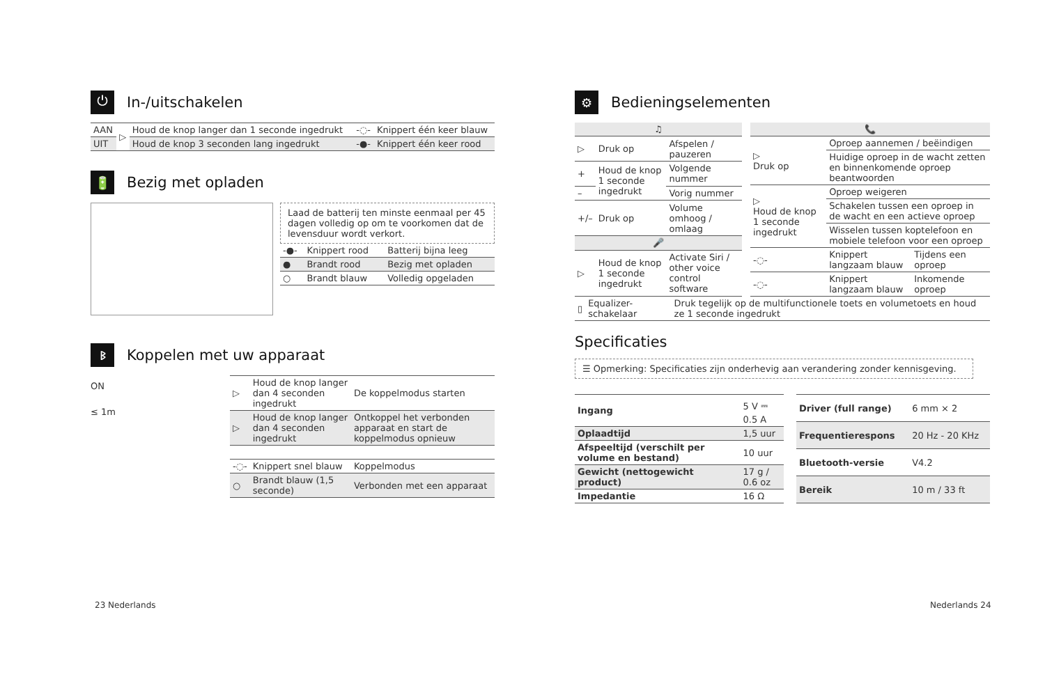⏻ In-/uitschakelen
| AAN | ▷ | Houd de knop langer dan 1 seconde ingedrukt | -◌- | Knippert één keer blauw |
| UIT | | Houd de knop 3 seconden lang ingedrukt | -●- | Knippert één keer rood |
🔋 Bezig met opladen
Laad de batterij ten minste eenmaal per 45 dagen volledig op om te voorkomen dat de levensduur wordt verkort.
| -●- | Knippert rood | Batterij bijna leeg |
| ● | Brandt rood | Bezig met opladen |
| ○ | Brandt blauw | Volledig opgeladen |
ᛒ Koppelen met uw apparaat
ON
≤ 1m
| ▷ | Houd de knop langer dan 4 seconden ingedrukt | De koppelmodus starten |
| ▷ | Houd de knop langer dan 4 seconden ingedrukt | Ontkoppel het verbonden apparaat en start de koppelmodus opnieuw |
| -◌- | Knippert snel blauw | Koppelmodus |
| ○ | Brandt blauw (1,5 seconde) | Verbonden met een apparaat |
23 Nederlands
⚙ Bedieningselementen
| ♫ | | |
| --- | --- | --- |
| ▷ | Druk op | Afspelen / pauzeren |
| + | Houd de knop 1 seconde ingedrukt | Volgende nummer |
| – | | Vorig nummer |
| +/– | Druk op | Volume omhoog / omlaag |
| 🎤 | | |
| ▷ | Houd de knop 1 seconde ingedrukt | Activate Siri / other voice control software |
| 📞 | | |
| --- | --- | --- |
| ▷ Druk op | Oproep aannemen / beëindigen | |
| | Huidige oproep in de wacht zetten en binnenkomende oproep beantwoorden | |
| ▷ Houd de knop 1 seconde ingedrukt | Oproep weigeren | |
| | Schakelen tussen een oproep in de wacht en een actieve oproep | |
| | Wisselen tussen koptelefoon en mobiele telefoon voor een oproep | |
| -◌- | Knippert langzaam blauw | Tijdens een oproep |
| -◌- | Knippert langzaam blauw | Inkomende oproep |
| ▯ | Equalizer-schakelaar | Druk tegelijk op de multifunctionele toets en volumetoets en houd ze 1 seconde ingedrukt |
Specificaties
☰ Opmerking: Specificaties zijn onderhevig aan verandering zonder kennisgeving.
| Ingang | 5 V ⎓ 0.5 A |
| Oplaadtijd | 1,5 uur |
| Afspeeltijd (verschilt per volume en bestand) | 10 uur |
| Gewicht (nettogewicht product) | 17 g / 0.6 oz |
| Impedantie | 16 Ω |
| Driver (full range) | 6 mm × 2 |
| Frequentierespons | 20 Hz - 20 KHz |
| Bluetooth-versie | V4.2 |
| Bereik | 10 m / 33 ft |
Nederlands 24